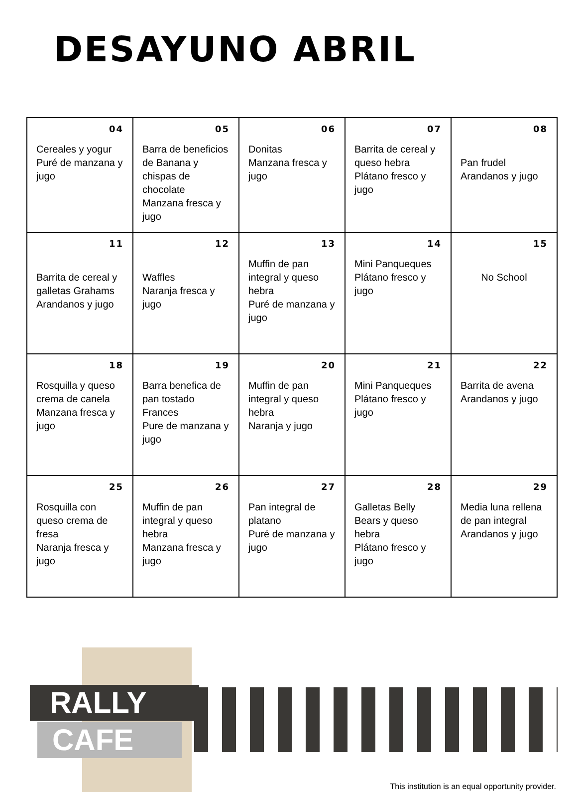DESAYUNO ABRIL
| 04 Cereales y yogur Puré de manzana y jugo | 05 Barra de beneficios de Banana y chispas de chocolate Manzana fresca y jugo | 06 Donitas Manzana fresca y jugo | 07 Barrita de cereal y queso hebra Plátano fresco y jugo | 08 Pan frudel Arandanos y jugo |
| 11 Barrita de cereal y galletas Grahams Arandanos y jugo | 12 Waffles Naranja fresca y jugo | 13 Muffin de pan integral y queso hebra Puré de manzana y jugo | 14 Mini Panqueques Plátano fresco y jugo | 15 No School |
| 18 Rosquilla y queso crema de canela Manzana fresca y jugo | 19 Barra benefica de pan tostado Frances Pure de manzana y jugo | 20 Muffin de pan integral y queso hebra Naranja y jugo | 21 Mini Panqueques Plátano fresco y jugo | 22 Barrita de avena Arandanos y jugo |
| 25 Rosquilla con queso crema de fresa Naranja fresca y jugo | 26 Muffin de pan integral y queso hebra Manzana fresca y jugo | 27 Pan integral de platano Puré de manzana y jugo | 28 Galletas Belly Bears y queso hebra Plátano fresco y jugo | 29 Media luna rellena de pan integral Arandanos y jugo |
RALLY
CAFE
This institution is an equal opportunity provider.